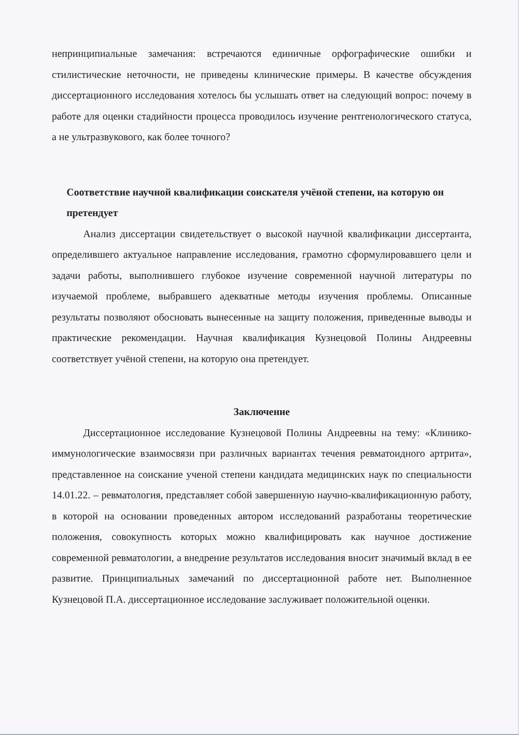непринципиальные замечания: встречаются единичные орфографические ошибки и стилистические неточности, не приведены клинические примеры. В качестве обсуждения диссертационного исследования хотелось бы услышать ответ на следующий вопрос: почему в работе для оценки стадийности процесса проводилось изучение рентгенологического статуса, а не ультразвукового, как более точного?
Соответствие научной квалификации соискателя учёной степени, на которую он претендует
Анализ диссертации свидетельствует о высокой научной квалификации диссертанта, определившего актуальное направление исследования, грамотно сформулировавшего цели и задачи работы, выполнившего глубокое изучение современной научной литературы по изучаемой проблеме, выбравшего адекватные методы изучения проблемы. Описанные результаты позволяют обосновать вынесенные на защиту положения, приведенные выводы и практические рекомендации. Научная квалификация Кузнецовой Полины Андреевны соответствует учёной степени, на которую она претендует.
Заключение
Диссертационное исследование Кузнецовой Полины Андреевны на тему: «Клинико-иммунологические взаимосвязи при различных вариантах течения ревматоидного артрита», представленное на соискание ученой степени кандидата медицинских наук по специальности 14.01.22. – ревматология, представляет собой завершенную научно-квалификационную работу, в которой на основании проведенных автором исследований разработаны теоретические положения, совокупность которых можно квалифицировать как научное достижение современной ревматологии, а внедрение результатов исследования вносит значимый вклад в ее развитие. Принципиальных замечаний по диссертационной работе нет. Выполненное Кузнецовой П.А. диссертационное исследование заслуживает положительной оценки.